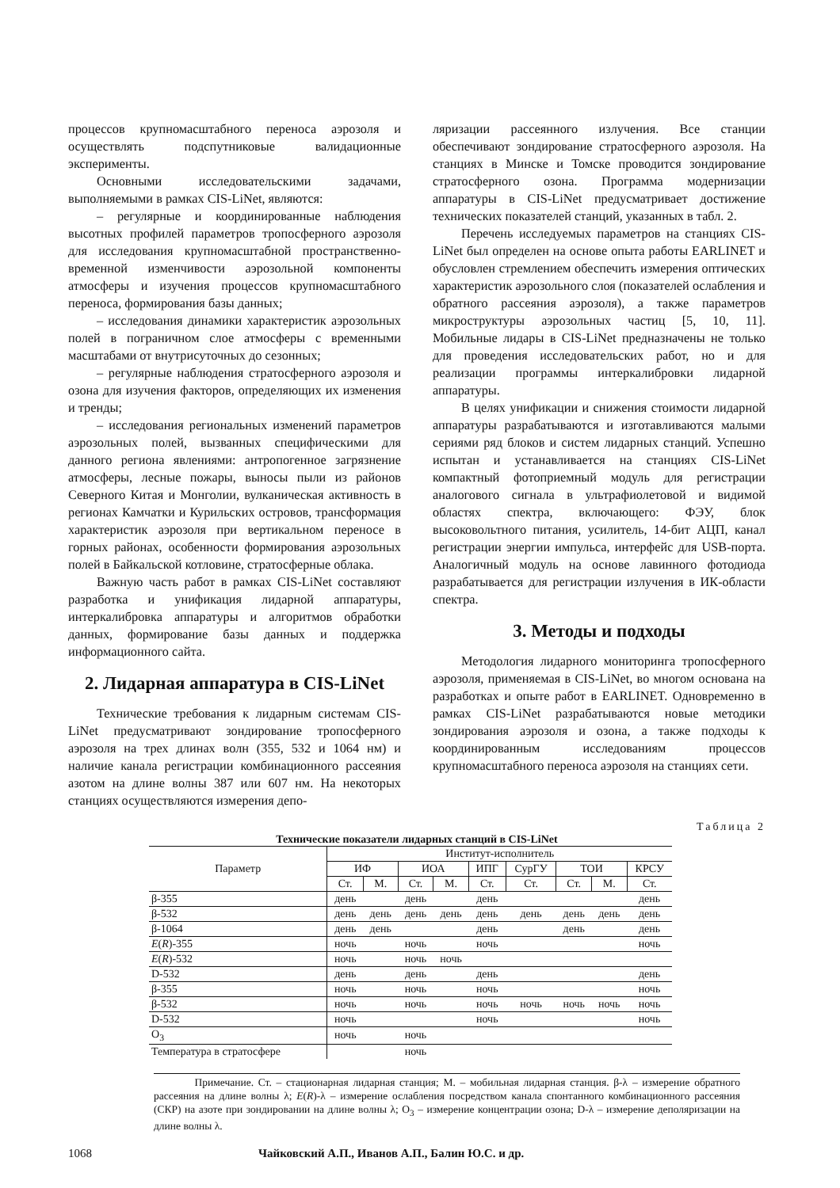процессов крупномасштабного переноса аэрозоля и осуществлять подспутниковые валидационные эксперименты.
Основными исследовательскими задачами, выполняемыми в рамках CIS-LiNet, являются:
– регулярные и координированные наблюдения высотных профилей параметров тропосферного аэрозоля для исследования крупномасштабной пространственно-временной изменчивости аэрозольной компоненты атмосферы и изучения процессов крупномасштабного переноса, формирования базы данных;
– исследования динамики характеристик аэрозольных полей в пограничном слое атмосферы с временными масштабами от внутрисуточных до сезонных;
– регулярные наблюдения стратосферного аэрозоля и озона для изучения факторов, определяющих их изменения и тренды;
– исследования региональных изменений параметров аэрозольных полей, вызванных специфическими для данного региона явлениями: антропогенное загрязнение атмосферы, лесные пожары, выносы пыли из районов Северного Китая и Монголии, вулканическая активность в регионах Камчатки и Курильских островов, трансформация характеристик аэрозоля при вертикальном переносе в горных районах, особенности формирования аэрозольных полей в Байкальской котловине, стратосферные облака.
Важную часть работ в рамках CIS-LiNet составляют разработка и унификация лидарной аппаратуры, интеркалибровка аппаратуры и алгоритмов обработки данных, формирование базы данных и поддержка информационного сайта.
2. Лидарная аппаратура в CIS-LiNet
Технические требования к лидарным системам CIS-LiNet предусматривают зондирование тропосферного аэрозоля на трех длинах волн (355, 532 и 1064 нм) и наличие канала регистрации комбинационного рассеяния азотом на длине волны 387 или 607 нм. На некоторых станциях осуществляются измерения депо-
ляризации рассеянного излучения. Все станции обеспечивают зондирование стратосферного аэрозоля. На станциях в Минске и Томске проводится зондирование стратосферного озона. Программа модернизации аппаратуры в CIS-LiNet предусматривает достижение технических показателей станций, указанных в табл. 2.
Перечень исследуемых параметров на станциях CIS-LiNet был определен на основе опыта работы EARLINET и обусловлен стремлением обеспечить измерения оптических характеристик аэрозольного слоя (показателей ослабления и обратного рассеяния аэрозоля), а также параметров микроструктуры аэрозольных частиц [5, 10, 11]. Мобильные лидары в CIS-LiNet предназначены не только для проведения исследовательских работ, но и для реализации программы интеркалибровки лидарной аппаратуры.
В целях унификации и снижения стоимости лидарной аппаратуры разрабатываются и изготавливаются малыми сериями ряд блоков и систем лидарных станций. Успешно испытан и устанавливается на станциях CIS-LiNet компактный фотоприемный модуль для регистрации аналогового сигнала в ультрафиолетовой и видимой областях спектра, включающего: ФЭУ, блок высоковольтного питания, усилитель, 14-бит АЦП, канал регистрации энергии импульса, интерфейс для USB-порта. Аналогичный модуль на основе лавинного фотодиода разрабатывается для регистрации излучения в ИК-области спектра.
3. Методы и подходы
Методология лидарного мониторинга тропосферного аэрозоля, применяемая в CIS-LiNet, во многом основана на разработках и опыте работ в EARLINET. Одновременно в рамках CIS-LiNet разрабатываются новые методики зондирования аэрозоля и озона, а также подходы к координированным исследованиям процессов крупномасштабного переноса аэрозоля на станциях сети.
Таблица 2
Технические показатели лидарных станций в CIS-LiNet
| Параметр | Институт-исполнитель | | | | | | | | |
| --- | --- | --- | --- | --- | --- | --- | --- | --- | --- |
| | ИФ | | ИОА | | ИПГ | СурГУ | ТОИ | | КРСУ |
| | Ст. | М. | Ст. | М. | Ст. | Ст. | Ст. | М. | Ст. |
| β-355 | день | | день | | день | | | | день |
| β-532 | день | день | день | день | день | день | день | день | день |
| β-1064 | день | день | | | день | | день | | день |
| E ( R )-355 | ночь | | ночь | | ночь | | | | ночь |
| E ( R )-532 | ночь | | ночь | ночь | | | | | |
| D-532 | день | | день | | день | | | | день |
| β-355 | ночь | | ночь | | ночь | | | | ночь |
| β-532 | ночь | | ночь | | ночь | ночь | ночь | ночь | ночь |
| D-532 | ночь | | | | ночь | | | | ночь |
| O<sub>3</sub> | ночь | | ночь | | | | | | |
| Температура в стратосфере | | | ночь | | | | | | |
Примечание. Ст. – стационарная лидарная станция; М. – мобильная лидарная станция. β-λ – измерение обратного рассеяния на длине волны λ; E(R)-λ – измерение ослабления посредством канала спонтанного комбинационного рассеяния (СКР) на азоте при зондировании на длине волны λ; O<sub>3</sub> – измерение концентрации озона; D-λ – измерение деполяризации на длине волны λ.
1068 Чайковский А.П., Иванов А.П., Балин Ю.С. и др.